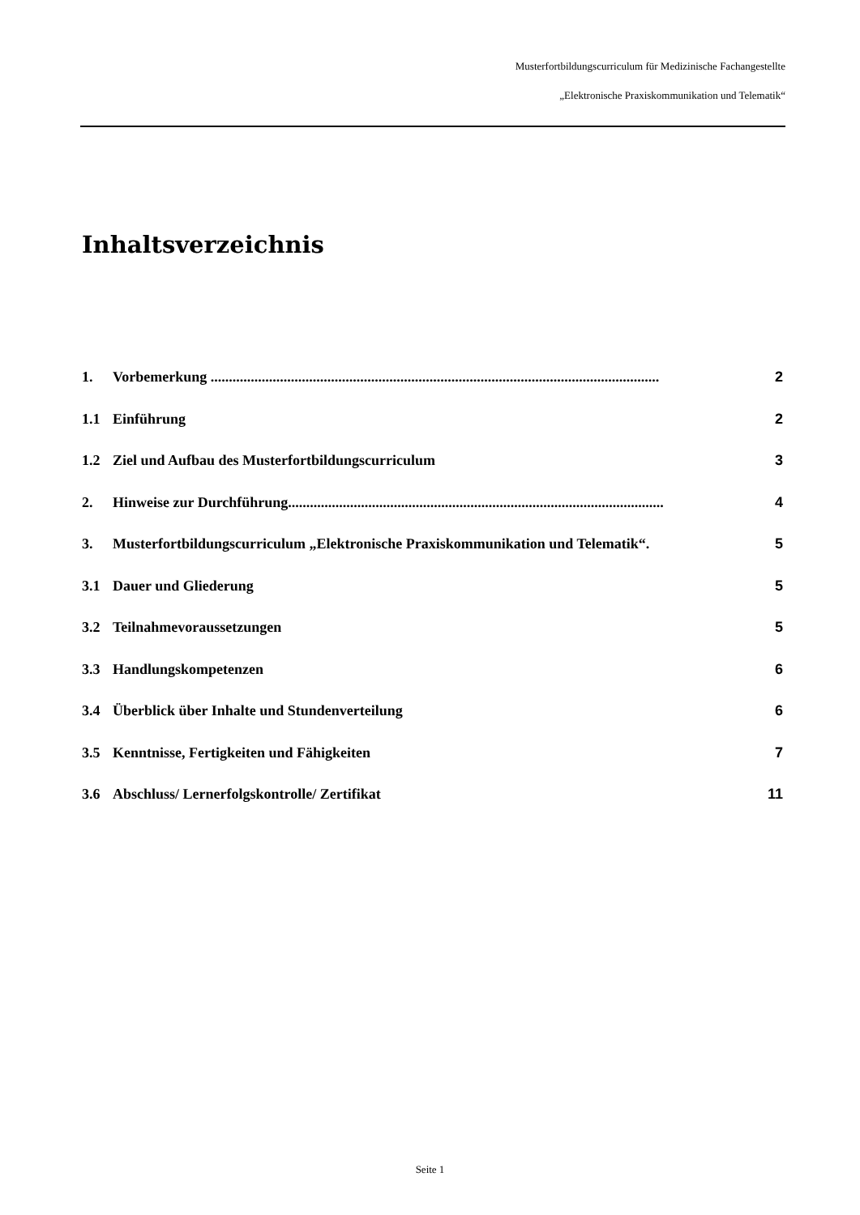Musterfortbildungscurriculum für Medizinische Fachangestellte
„Elektronische Praxiskommunikation und Telematik“
Inhaltsverzeichnis
1. Vorbemerkung ........................................................................................................................... 2
1.1 Einführung 2
1.2 Ziel und Aufbau des Musterfortbildungscurriculum 3
2. Hinweise zur Durchführung....................................................................................................... 4
3. Musterfortbildungscurriculum „Elektronische Praxiskommunikation und Telematik“. 5
3.1 Dauer und Gliederung 5
3.2 Teilnahmevoraussetzungen 5
3.3 Handlungskompetenzen 6
3.4 Überblick über Inhalte und Stundenverteilung 6
3.5 Kenntnisse, Fertigkeiten und Fähigkeiten 7
3.6 Abschluss/ Lernerfolgskontrolle/ Zertifikat 11
Seite 1